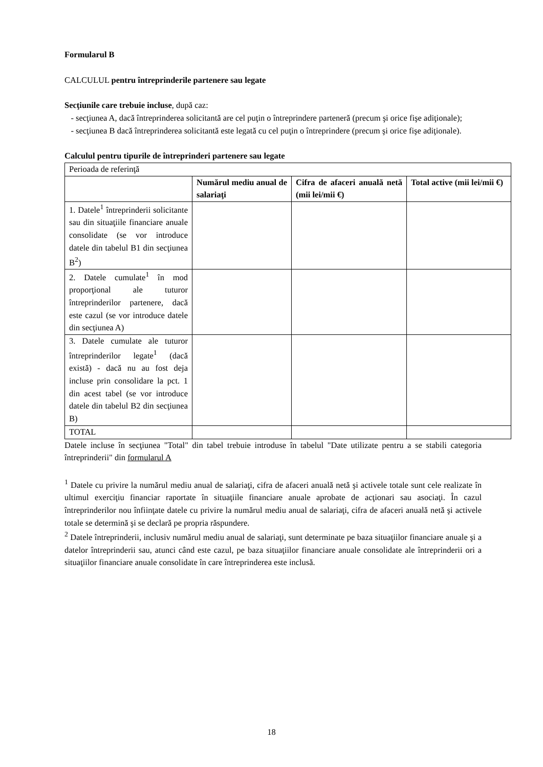Formularul B
CALCULUL pentru întreprinderile partenere sau legate
Secţiunile care trebuie incluse, după caz:
- secţiunea A, dacă întreprinderea solicitantă are cel puţin o întreprindere parteneră (precum şi orice fişe adiţionale);
- secţiunea B dacă întreprinderea solicitantă este legată cu cel puţin o întreprindere (precum şi orice fişe adiţionale).
Calculul pentru tipurile de întreprinderi partenere sau legate
| Perioada de referinţă | | | |
| | Numărul mediu anual de salariaţi | Cifra de afaceri anuală netă (mii lei/mii €) | Total active (mii lei/mii €) |
| 1. Datele<sup>1</sup> întreprinderii solicitante sau din situaţiile financiare anuale consolidate (se vor introduce datele din tabelul B1 din secţiunea B<sup>2</sup>) | | | |
| 2. Datele cumulate<sup>1</sup> în mod proporţional ale tuturor întreprinderilor partenere, dacă este cazul (se vor introduce datele din secţiunea A) | | | |
| 3. Datele cumulate ale tuturor întreprinderilor legate<sup>1</sup> (dacă există) - dacă nu au fost deja incluse prin consolidare la pct. 1 din acest tabel (se vor introduce datele din tabelul B2 din secţiunea B) | | | |
| TOTAL | | | |
Datele incluse în secţiunea "Total" din tabel trebuie introduse în tabelul "Date utilizate pentru a se stabili categoria întreprinderii" din formularul A
<sup>1</sup> Datele cu privire la numărul mediu anual de salariaţi, cifra de afaceri anuală netă şi activele totale sunt cele realizate în ultimul exerciţiu financiar raportate în situaţiile financiare anuale aprobate de acţionari sau asociaţi. În cazul întreprinderilor nou înfiinţate datele cu privire la numărul mediu anual de salariaţi, cifra de afaceri anuală netă şi activele totale se determină şi se declară pe propria răspundere.
<sup>2</sup> Datele întreprinderii, inclusiv numărul mediu anual de salariaţi, sunt determinate pe baza situaţiilor financiare anuale şi a datelor întreprinderii sau, atunci când este cazul, pe baza situaţiilor financiare anuale consolidate ale întreprinderii ori a situaţiilor financiare anuale consolidate în care întreprinderea este inclusă.
18